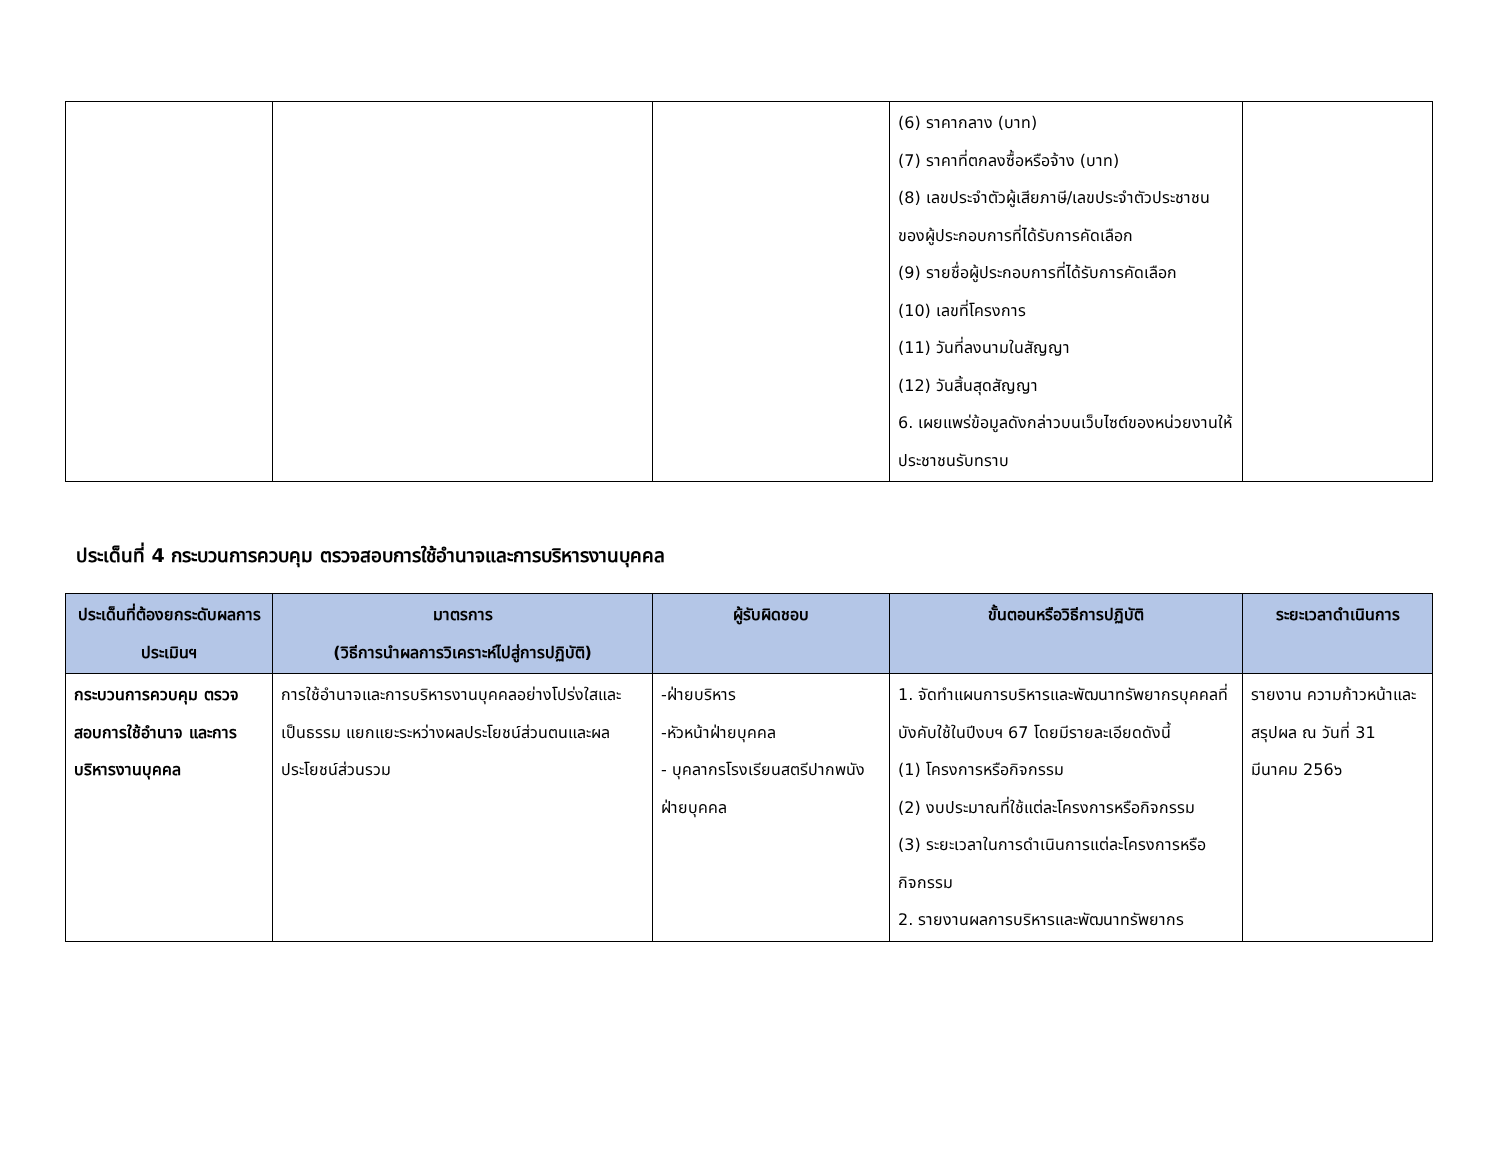| | | | (6) ราคากลาง (บาท) (7) ราคาที่ตกลงซื้อหรือจ้าง (บาท) (8) เลขประจำตัวผู้เสียภาษี/เลขประจำตัวประชาชนของผู้ประกอบการที่ได้รับการคัดเลือก (9) รายชื่อผู้ประกอบการที่ได้รับการคัดเลือก (10) เลขที่โครงการ (11) วันที่ลงนามในสัญญา (12) วันสิ้นสุดสัญญา 6. เผยแพร่ข้อมูลดังกล่าวบนเว็บไซต์ของหน่วยงานให้ประชาชนรับทราบ | |
ประเด็นที่ 4 กระบวนการควบคุม ตรวจสอบการใช้อำนาจและการบริหารงานบุคคล
| ประเด็นที่ต้องยกระดับผลการประเมินฯ | มาตรการ (วิธีการนำผลการวิเคราะห์ไปสู่การปฏิบัติ) | ผู้รับผิดชอบ | ขั้นตอนหรือวิธีการปฏิบัติ | ระยะเวลาดำเนินการ |
| --- | --- | --- | --- | --- |
| กระบวนการควบคุม ตรวจสอบการใช้อำนาจ และการบริหารงานบุคคล | การใช้อำนาจและการบริหารงานบุคคลอย่างโปร่งใสและเป็นธรรม แยกแยะระหว่างผลประโยชน์ส่วนตนและผลประโยชน์ส่วนรวม | -ฝ่ายบริหาร -หัวหน้าฝ่ายบุคคล - บุคลากรโรงเรียนสตรีปากพนังฝ่ายบุคคล | 1. จัดทำแผนการบริหารและพัฒนาทรัพยากรบุคคลที่บังคับใช้ในปีงบฯ 67 โดยมีรายละเอียดดังนี้ (1) โครงการหรือกิจกรรม (2) งบประมาณที่ใช้แต่ละโครงการหรือกิจกรรม (3) ระยะเวลาในการดำเนินการแต่ละโครงการหรือกิจกรรม 2. รายงานผลการบริหารและพัฒนาทรัพยากร | รายงาน ความก้าวหน้าและสรุปผล ณ วันที่ 31 มีนาคม 256๖ |